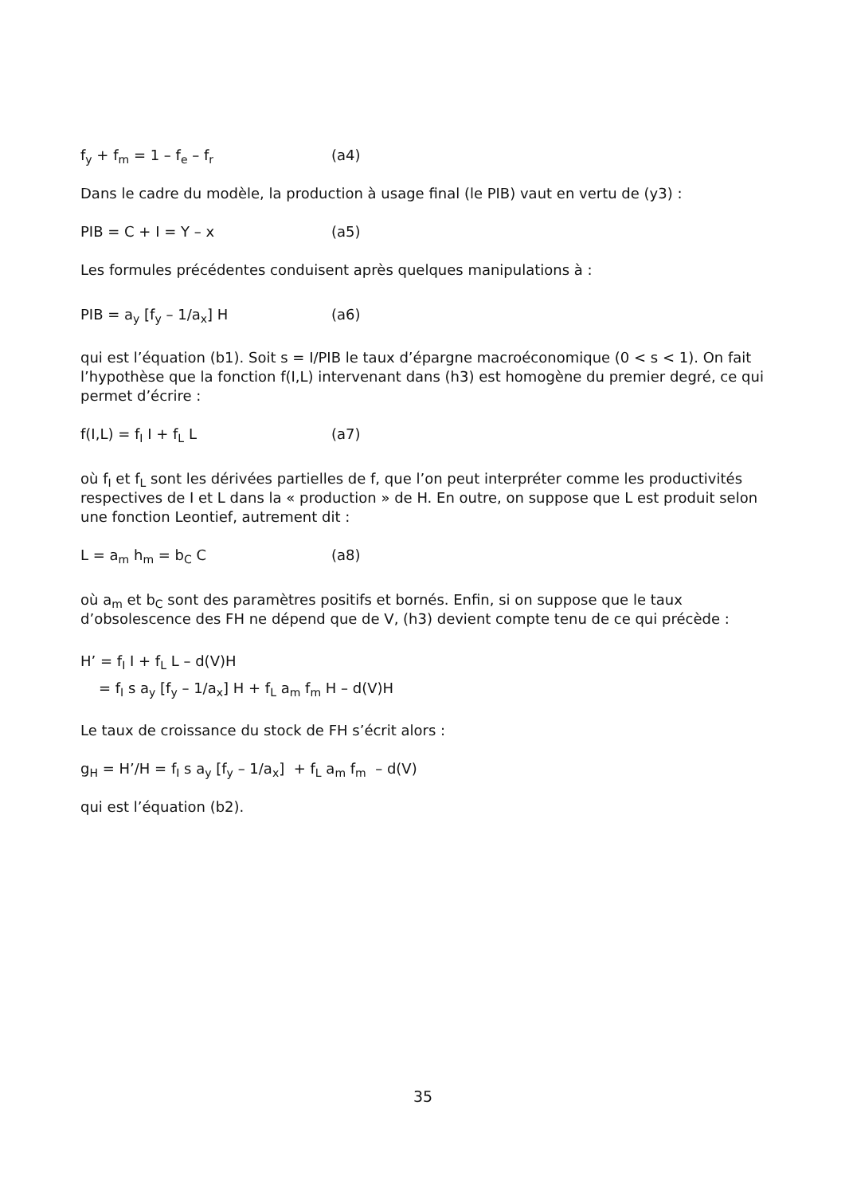f<sub>y</sub> + f<sub>m</sub> = 1 – f<sub>e</sub> – f<sub>r</sub> (a4)
Dans le cadre du modèle, la production à usage final (le PIB) vaut en vertu de (y3) :
PIB = C + I = Y – x (a5)
Les formules précédentes conduisent après quelques manipulations à :
PIB = a<sub>y</sub> [f<sub>y</sub> – 1/a<sub>x</sub>] H (a6)
qui est l’équation (b1). Soit s = I/PIB le taux d’épargne macroéconomique (0 < s < 1). On fait l’hypothèse que la fonction f(I,L) intervenant dans (h3) est homogène du premier degré, ce qui permet d’écrire :
f(I,L) = f<sub>I</sub> I + f<sub>L</sub> L (a7)
où f<sub>I</sub> et f<sub>L</sub> sont les dérivées partielles de f, que l’on peut interpréter comme les productivités respectives de I et L dans la « production » de H. En outre, on suppose que L est produit selon une fonction Leontief, autrement dit :
L = a<sub>m</sub> h<sub>m</sub> = b<sub>C</sub> C (a8)
où a<sub>m</sub> et b<sub>C</sub> sont des paramètres positifs et bornés. Enfin, si on suppose que le taux d’obsolescence des FH ne dépend que de V, (h3) devient compte tenu de ce qui précède :
H’ = f<sub>I</sub> I + f<sub>L</sub> L – d(V)H
= f<sub>I</sub> s a<sub>y</sub> [f<sub>y</sub> – 1/a<sub>x</sub>] H + f<sub>L</sub> a<sub>m</sub> f<sub>m</sub> H – d(V)H
Le taux de croissance du stock de FH s’écrit alors :
g<sub>H</sub> = H’/H = f<sub>I</sub> s a<sub>y</sub> [f<sub>y</sub> – 1/a<sub>x</sub>] + f<sub>L</sub> a<sub>m</sub> f<sub>m</sub> – d(V)
qui est l’équation (b2).
35